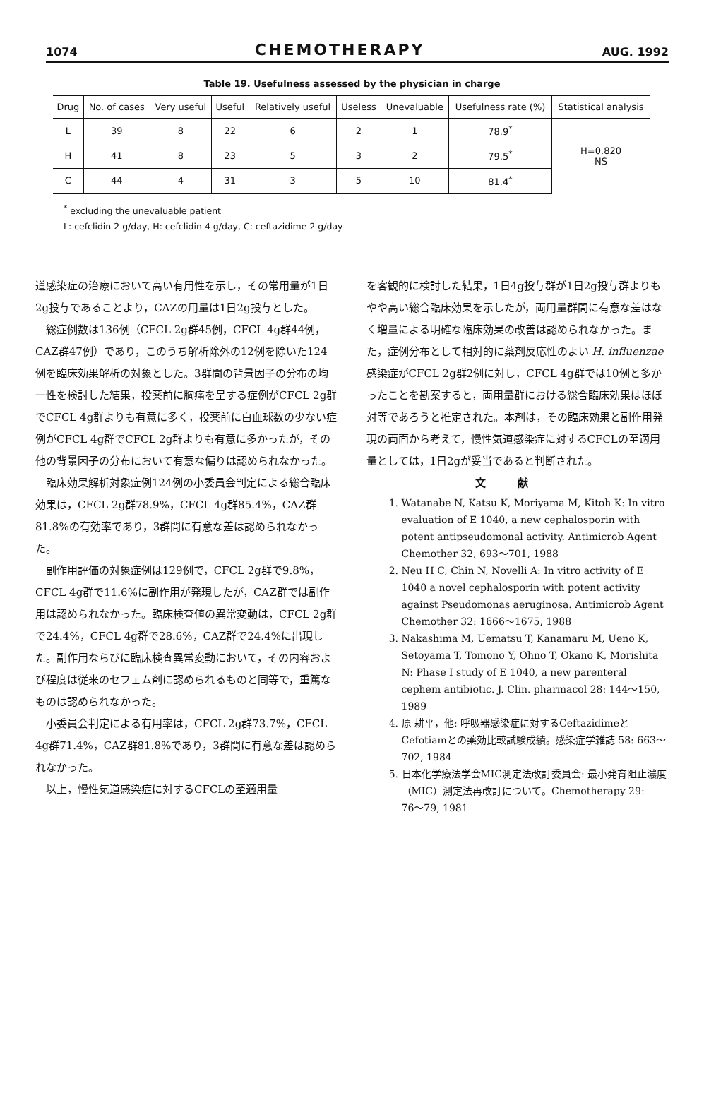1074 CHEMOTHERAPY AUG. 1992
Table 19. Usefulness assessed by the physician in charge
| Drug | No. of cases | Very useful | Useful | Relatively useful | Useless | Unevaluable | Usefulness rate (%) | Statistical analysis |
| --- | --- | --- | --- | --- | --- | --- | --- | --- |
| L | 39 | 8 | 22 | 6 | 2 | 1 | 78.9<sup>*</sup> | H=0.820 NS |
| H | 41 | 8 | 23 | 5 | 3 | 2 | 79.5<sup>*</sup> | |
| C | 44 | 4 | 31 | 3 | 5 | 10 | 81.4<sup>*</sup> | |
<sup>*</sup> excluding the unevaluable patient
L: cefclidin 2 g/day, H: cefclidin 4 g/day, C: ceftazidime 2 g/day
道感染症の治療において高い有用性を示し，その常用量が1日2g投与であることより，CAZの用量は1日2g投与とした。
総症例数は136例（CFCL 2g群45例，CFCL 4g群44例，CAZ群47例）であり，このうち解析除外の12例を除いた124例を臨床効果解析の対象とした。3群間の背景因子の分布の均一性を検討した結果，投薬前に胸痛を呈する症例がCFCL 2g群でCFCL 4g群よりも有意に多く，投薬前に白血球数の少ない症例がCFCL 4g群でCFCL 2g群よりも有意に多かったが，その他の背景因子の分布において有意な偏りは認められなかった。
臨床効果解析対象症例124例の小委員会判定による総合臨床効果は，CFCL 2g群78.9%，CFCL 4g群85.4%，CAZ群81.8%の有効率であり，3群間に有意な差は認められなかった。
副作用評価の対象症例は129例で，CFCL 2g群で9.8%，CFCL 4g群で11.6%に副作用が発現したが，CAZ群では副作用は認められなかった。臨床検査値の異常変動は，CFCL 2g群で24.4%，CFCL 4g群で28.6%，CAZ群で24.4%に出現した。副作用ならびに臨床検査異常変動において，その内容および程度は従来のセフェム剤に認められるものと同等で，重篤なものは認められなかった。
小委員会判定による有用率は，CFCL 2g群73.7%，CFCL 4g群71.4%，CAZ群81.8%であり，3群間に有意な差は認められなかった。
以上，慢性気道感染症に対するCFCLの至適用量
を客観的に検討した結果，1日4g投与群が1日2g投与群よりもやや高い総合臨床効果を示したが，両用量群間に有意な差はなく増量による明確な臨床効果の改善は認められなかった。また，症例分布として相対的に薬剤反応性のよい H. influenzae 感染症がCFCL 2g群2例に対し，CFCL 4g群では10例と多かったことを勘案すると，両用量群における総合臨床効果はほぼ対等であろうと推定された。本剤は，その臨床効果と副作用発現の両面から考えて，慢性気道感染症に対するCFCLの至適用量としては，1日2gが妥当であると判断された。
文献
1. Watanabe N, Katsu K, Moriyama M, Kitoh K: In vitro evaluation of E 1040, a new cephalosporin with potent antipseudomonal activity. Antimicrob Agent Chemother 32, 693〜701, 1988
2. Neu H C, Chin N, Novelli A: In vitro activity of E 1040 a novel cephalosporin with potent activity against Pseudomonas aeruginosa. Antimicrob Agent Chemother 32: 1666〜1675, 1988
3. Nakashima M, Uematsu T, Kanamaru M, Ueno K, Setoyama T, Tomono Y, Ohno T, Okano K, Morishita N: Phase I study of E 1040, a new parenteral cephem antibiotic. J. Clin. pharmacol 28: 144〜150, 1989
4. 原 耕平，他: 呼吸器感染症に対するCeftazidimeとCefotiamとの薬効比較試験成績。感染症学雑誌 58: 663〜702, 1984
5. 日本化学療法学会MIC測定法改訂委員会: 最小発育阻止濃度（MIC）測定法再改訂について。Chemotherapy 29: 76〜79, 1981